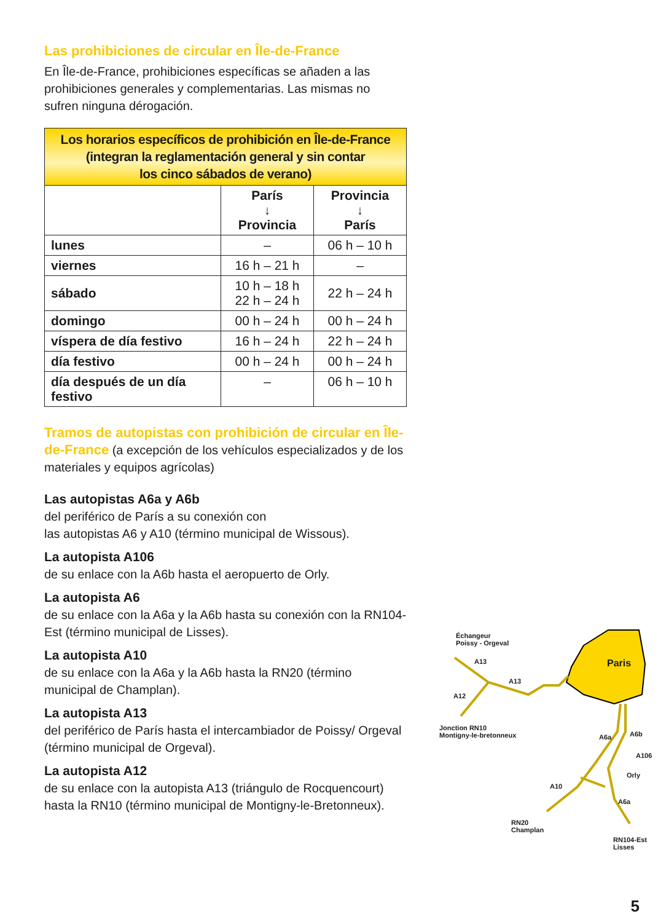Las prohibiciones de circular en Île-de-France
En Île-de-France, prohibiciones específicas se añaden a las prohibiciones generales y complementarias. Las mismas no sufren ninguna dérogación.
| Los horarios específicos de prohibición en Île-de-France (integran la reglamentación general y sin contar los cinco sábados de verano) | | |
| --- | --- | --- |
| | París ↓ Provincia | Provincia ↓ París |
| lunes | – | 06 h – 10 h |
| viernes | 16 h – 21 h | – |
| sábado | 10 h – 18 h 22 h – 24 h | 22 h – 24 h |
| domingo | 00 h – 24 h | 00 h – 24 h |
| víspera de día festivo | 16 h – 24 h | 22 h – 24 h |
| día festivo | 00 h – 24 h | 00 h – 24 h |
| día después de un día festivo | – | 06 h – 10 h |
Tramos de autopistas con prohibición de circular en Île-de-France (a excepción de los vehículos especializados y de los materiales y equipos agrícolas)
Las autopistas A6a y A6b
del periférico de París a su conexión con
las autopistas A6 y A10 (término municipal de Wissous).
La autopista A106
de su enlace con la A6b hasta el aeropuerto de Orly.
La autopista A6
de su enlace con la A6a y la A6b hasta su conexión con la RN104-Est (término municipal de Lisses).
La autopista A10
de su enlace con la A6a y la A6b hasta la RN20 (término municipal de Champlan).
La autopista A13
del periférico de París hasta el intercambiador de Poissy/ Orgeval (término municipal de Orgeval).
La autopista A12
de su enlace con la autopista A13 (triángulo de Rocquencourt) hasta la RN10 (término municipal de Montigny-le-Bretonneux).
Échangeur
Poissy - Orgeval
A13
A13
A12
Paris
Jonction RN10
Montigny-le-bretonneux
A6a A6b
A106
Orly
A10
A6a
RN20
Champlan
RN104-Est
Lisses
5